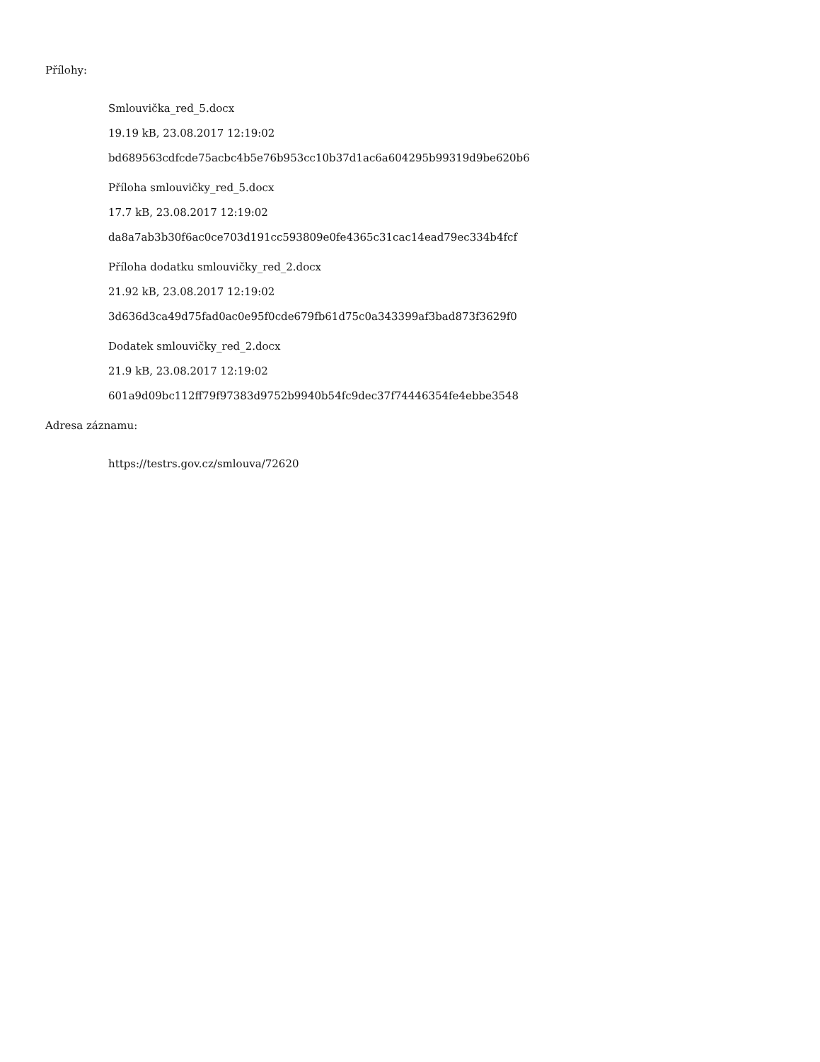Přílohy:
Smlouvička_red_5.docx
19.19 kB, 23.08.2017 12:19:02
bd689563cdfcde75acbc4b5e76b953cc10b37d1ac6a604295b99319d9be620b6
Příloha smlouvičky_red_5.docx
17.7 kB, 23.08.2017 12:19:02
da8a7ab3b30f6ac0ce703d191cc593809e0fe4365c31cac14ead79ec334b4fcf
Příloha dodatku smlouvičky_red_2.docx
21.92 kB, 23.08.2017 12:19:02
3d636d3ca49d75fad0ac0e95f0cde679fb61d75c0a343399af3bad873f3629f0
Dodatek smlouvičky_red_2.docx
21.9 kB, 23.08.2017 12:19:02
601a9d09bc112ff79f97383d9752b9940b54fc9dec37f74446354fe4ebbe3548
Adresa záznamu:
https://testrs.gov.cz/smlouva/72620